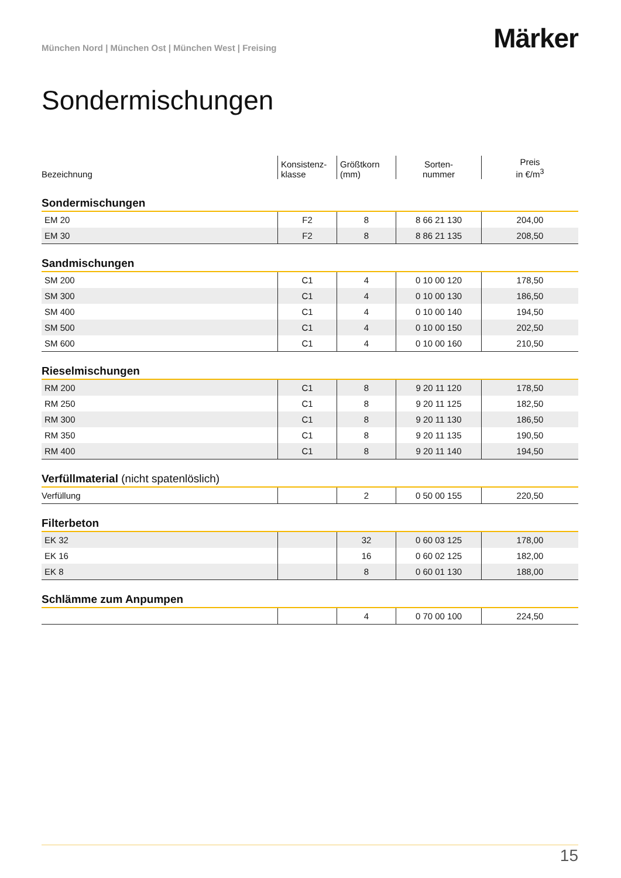München Nord | München Ost | München West | Freising
Märker
Sondermischungen
| Bezeichnung | Konsistenz- klasse | Größtkorn (mm) | Sorten- nummer | Preis in €/m<sup>3</sup> |
| Sondermischungen | | | | |
| EM 20 | F2 | 8 | 8 66 21 130 | 204,00 |
| EM 30 | F2 | 8 | 8 86 21 135 | 208,50 |
| Sandmischungen | | | | |
| SM 200 | C1 | 4 | 0 10 00 120 | 178,50 |
| SM 300 | C1 | 4 | 0 10 00 130 | 186,50 |
| SM 400 | C1 | 4 | 0 10 00 140 | 194,50 |
| SM 500 | C1 | 4 | 0 10 00 150 | 202,50 |
| SM 600 | C1 | 4 | 0 10 00 160 | 210,50 |
| Rieselmischungen | | | | |
| RM 200 | C1 | 8 | 9 20 11 120 | 178,50 |
| RM 250 | C1 | 8 | 9 20 11 125 | 182,50 |
| RM 300 | C1 | 8 | 9 20 11 130 | 186,50 |
| RM 350 | C1 | 8 | 9 20 11 135 | 190,50 |
| RM 400 | C1 | 8 | 9 20 11 140 | 194,50 |
| Verfüllmaterial (nicht spatenlöslich) | | | | |
| Verfüllung | | 2 | 0 50 00 155 | 220,50 |
| Filterbeton | | | | |
| EK 32 | | 32 | 0 60 03 125 | 178,00 |
| EK 16 | | 16 | 0 60 02 125 | 182,00 |
| EK 8 | | 8 | 0 60 01 130 | 188,00 |
| Schlämme zum Anpumpen | | | | |
| | | 4 | 0 70 00 100 | 224,50 |
15